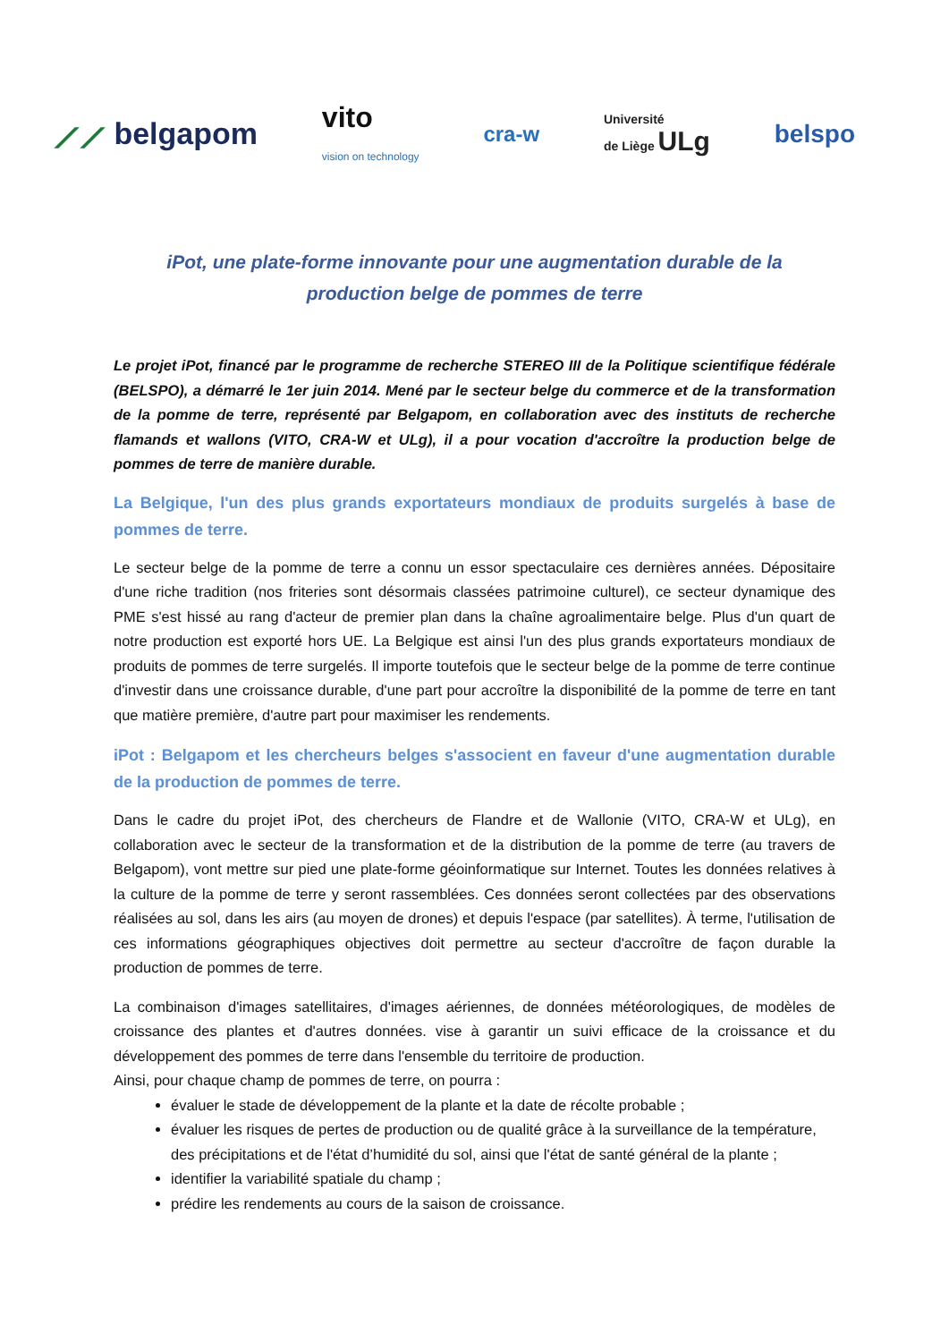⟋⟋ belgapom vito
vision on technology cra-w Université
de Liège ULg belspo
iPot, une plate-forme innovante pour une augmentation durable de la production belge de pommes de terre
Le projet iPot, financé par le programme de recherche STEREO III de la Politique scientifique fédérale (BELSPO), a démarré le 1er juin 2014. Mené par le secteur belge du commerce et de la transformation de la pomme de terre, représenté par Belgapom, en collaboration avec des instituts de recherche flamands et wallons (VITO, CRA-W et ULg), il a pour vocation d'accroître la production belge de pommes de terre de manière durable.
La Belgique, l'un des plus grands exportateurs mondiaux de produits surgelés à base de pommes de terre.
Le secteur belge de la pomme de terre a connu un essor spectaculaire ces dernières années. Dépositaire d'une riche tradition (nos friteries sont désormais classées patrimoine culturel), ce secteur dynamique des PME s'est hissé au rang d'acteur de premier plan dans la chaîne agroalimentaire belge. Plus d'un quart de notre production est exporté hors UE. La Belgique est ainsi l'un des plus grands exportateurs mondiaux de produits de pommes de terre surgelés. Il importe toutefois que le secteur belge de la pomme de terre continue d'investir dans une croissance durable, d'une part pour accroître la disponibilité de la pomme de terre en tant que matière première, d'autre part pour maximiser les rendements.
iPot : Belgapom et les chercheurs belges s'associent en faveur d'une augmentation durable de la production de pommes de terre.
Dans le cadre du projet iPot, des chercheurs de Flandre et de Wallonie (VITO, CRA-W et ULg), en collaboration avec le secteur de la transformation et de la distribution de la pomme de terre (au travers de Belgapom), vont mettre sur pied une plate-forme géoinformatique sur Internet. Toutes les données relatives à la culture de la pomme de terre y seront rassemblées. Ces données seront collectées par des observations réalisées au sol, dans les airs (au moyen de drones) et depuis l'espace (par satellites). À terme, l'utilisation de ces informations géographiques objectives doit permettre au secteur d'accroître de façon durable la production de pommes de terre.
La combinaison d'images satellitaires, d'images aériennes, de données météorologiques, de modèles de croissance des plantes et d'autres données. vise à garantir un suivi efficace de la croissance et du développement des pommes de terre dans l'ensemble du territoire de production.
Ainsi, pour chaque champ de pommes de terre, on pourra :
évaluer le stade de développement de la plante et la date de récolte probable ;
évaluer les risques de pertes de production ou de qualité grâce à la surveillance de la température, des précipitations et de l'état d’humidité du sol, ainsi que l'état de santé général de la plante ;
identifier la variabilité spatiale du champ ;
prédire les rendements au cours de la saison de croissance.